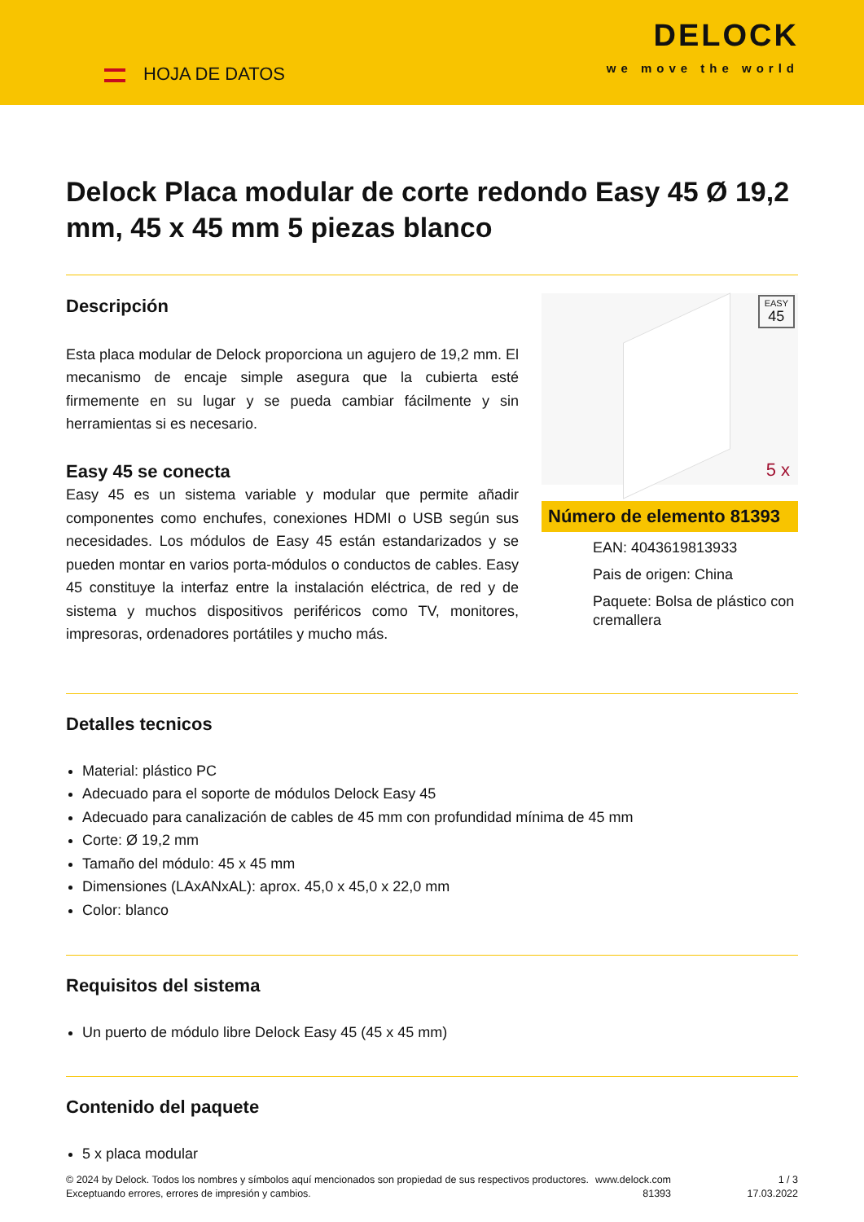HOJA DE DATOS
DELOCK
we move the world
Delock Placa modular de corte redondo Easy 45 Ø 19,2 mm, 45 x 45 mm 5 piezas blanco
Descripción
Esta placa modular de Delock proporciona un agujero de 19,2 mm. El mecanismo de encaje simple asegura que la cubierta esté firmemente en su lugar y se pueda cambiar fácilmente y sin herramientas si es necesario.
Easy 45 se conecta
Easy 45 es un sistema variable y modular que permite añadir componentes como enchufes, conexiones HDMI o USB según sus necesidades. Los módulos de Easy 45 están estandarizados y se pueden montar en varios porta-módulos o conductos de cables. Easy 45 constituye la interfaz entre la instalación eléctrica, de red y de sistema y muchos dispositivos periféricos como TV, monitores, impresoras, ordenadores portátiles y mucho más.
EASY
45
5 x
Número de elemento 81393
EAN: 4043619813933
Pais de origen: China
Paquete: Bolsa de plástico con cremallera
Detalles tecnicos
Material: plástico PC
Adecuado para el soporte de módulos Delock Easy 45
Adecuado para canalización de cables de 45 mm con profundidad mínima de 45 mm
Corte: Ø 19,2 mm
Tamaño del módulo: 45 x 45 mm
Dimensiones (LAxANxAL): aprox. 45,0 x 45,0 x 22,0 mm
Color: blanco
Requisitos del sistema
Un puerto de módulo libre Delock Easy 45 (45 x 45 mm)
Contenido del paquete
5 x placa modular
© 2024 by Delock. Todos los nombres y símbolos aquí mencionados son propiedad de sus respectivos productores. Exceptuando errores, errores de impresión y cambios.
www.delock.com
81393
1 / 3
17.03.2022